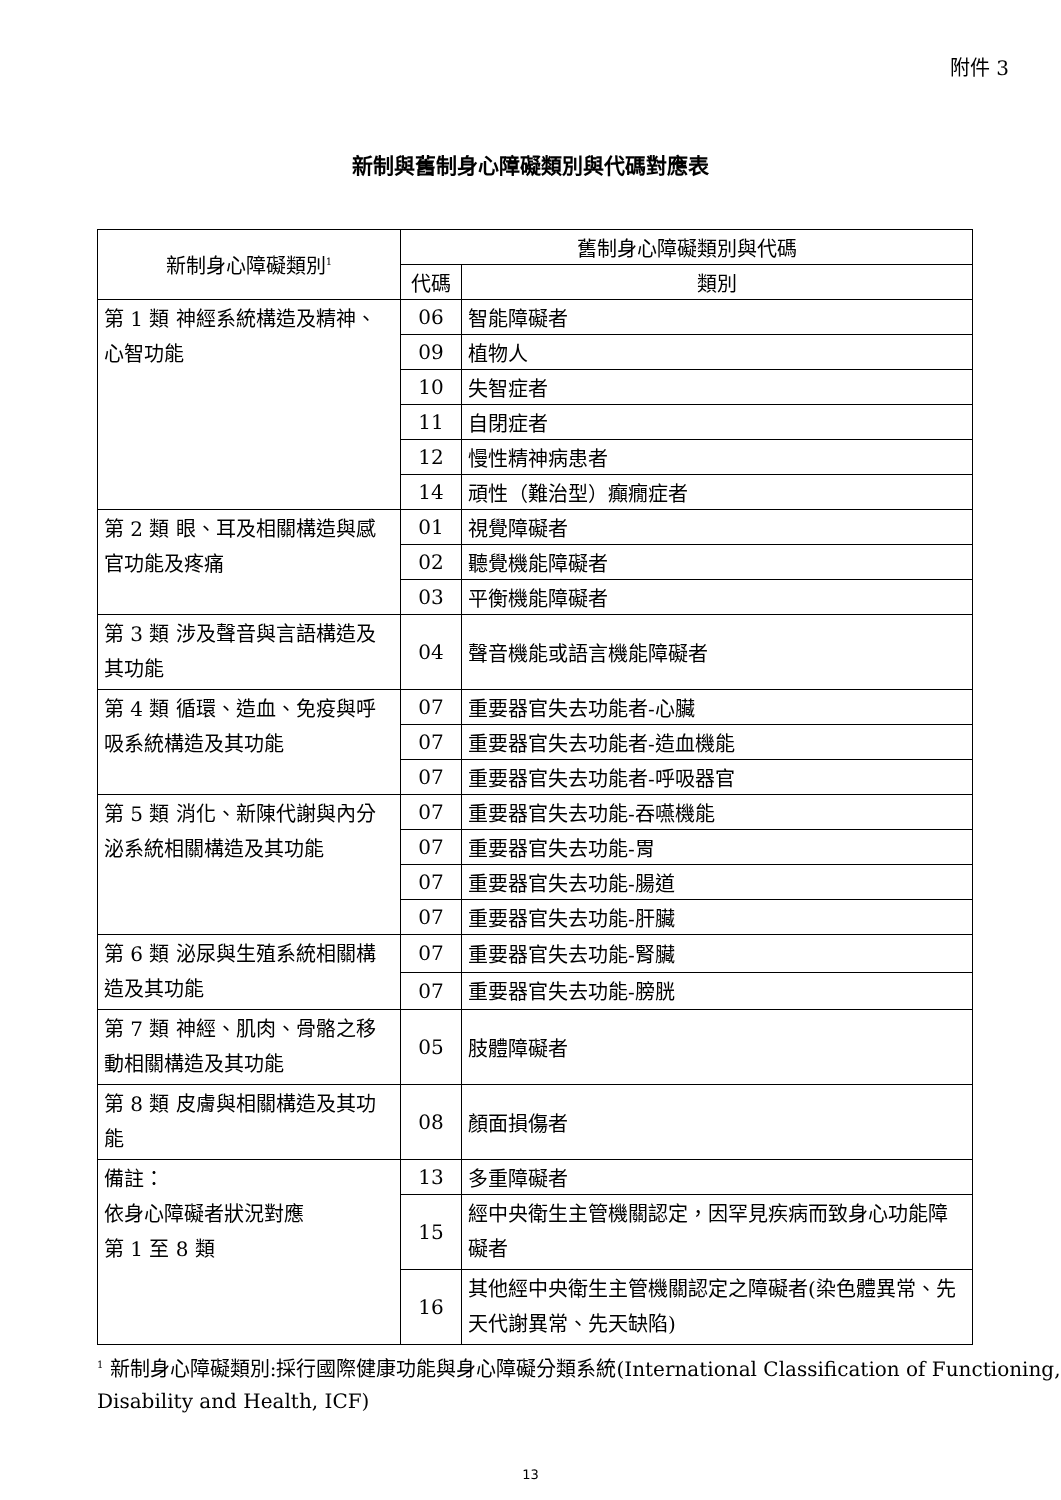附件 3
新制與舊制身心障礙類別與代碼對應表
| 新制身心障礙類別<sup>1</sup> | 舊制身心障礙類別與代碼 | |
| --- | --- | --- |
| | 代碼 | 類別 |
| 第 1 類 神經系統構造及精神、心智功能 | 06 | 智能障礙者 |
| | 09 | 植物人 |
| | 10 | 失智症者 |
| | 11 | 自閉症者 |
| | 12 | 慢性精神病患者 |
| | 14 | 頑性（難治型）癲癇症者 |
| 第 2 類 眼、耳及相關構造與感官功能及疼痛 | 01 | 視覺障礙者 |
| | 02 | 聽覺機能障礙者 |
| | 03 | 平衡機能障礙者 |
| 第 3 類 涉及聲音與言語構造及其功能 | 04 | 聲音機能或語言機能障礙者 |
| 第 4 類 循環、造血、免疫與呼吸系統構造及其功能 | 07 | 重要器官失去功能者-心臟 |
| | 07 | 重要器官失去功能者-造血機能 |
| | 07 | 重要器官失去功能者-呼吸器官 |
| 第 5 類 消化、新陳代謝與內分泌系統相關構造及其功能 | 07 | 重要器官失去功能-吞嚥機能 |
| | 07 | 重要器官失去功能-胃 |
| | 07 | 重要器官失去功能-腸道 |
| | 07 | 重要器官失去功能-肝臟 |
| 第 6 類 泌尿與生殖系統相關構造及其功能 | 07 | 重要器官失去功能-腎臟 |
| | 07 | 重要器官失去功能-膀胱 |
| 第 7 類 神經、肌肉、骨骼之移動相關構造及其功能 | 05 | 肢體障礙者 |
| 第 8 類 皮膚與相關構造及其功能 | 08 | 顏面損傷者 |
| 備註： 依身心障礙者狀況對應 第 1 至 8 類 | 13 | 多重障礙者 |
| | 15 | 經中央衛生主管機關認定，因罕見疾病而致身心功能障礙者 |
| | 16 | 其他經中央衛生主管機關認定之障礙者(染色體異常、先天代謝異常、先天缺陷) |
<sup>1</sup> 新制身心障礙類別:採行國際健康功能與身心障礙分類系統(International Classification of Functioning, Disability and Health, ICF)
13